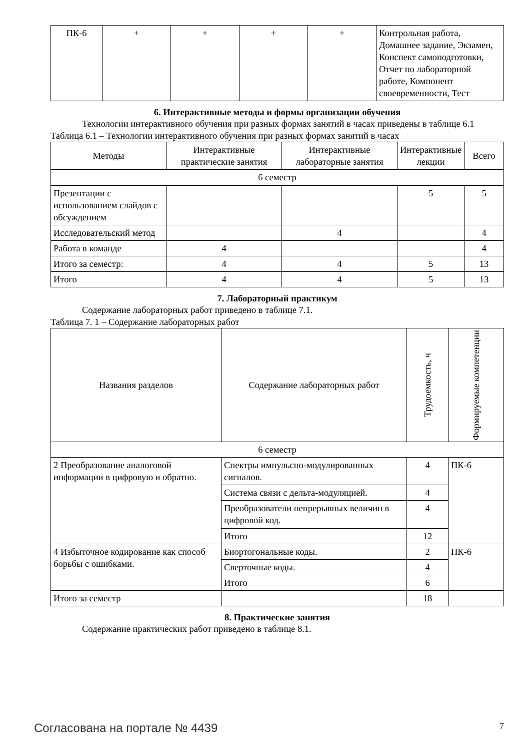| ПК-6 | + | + | + | + | Контрольная работа, Домашнее задание, Экзамен, Конспект самоподготовки, Отчет по лабораторной работе, Компонент своевременности, Тест |
6. Интерактивные методы и формы организации обучения
Технологии интерактивного обучения при разных формах занятий в часах приведены в таблице 6.1
Таблица 6.1 – Технологии интерактивного обучения при разных формах занятий в часах
| Методы | Интерактивные практические занятия | Интерактивные лабораторные занятия | Интерактивные лекции | Всего |
| --- | --- | --- | --- | --- |
| 6 семестр | | | | |
| Презентации с использованием слайдов с обсуждением | | | 5 | 5 |
| Исследовательский метод | | 4 | | 4 |
| Работа в команде | 4 | | | 4 |
| Итого за семестр: | 4 | 4 | 5 | 13 |
| Итого | 4 | 4 | 5 | 13 |
7. Лабораторный практикум
Содержание лабораторных работ приведено в таблице 7.1.
Таблица 7. 1 – Содержание лабораторных работ
| Названия разделов | Содержание лабораторных работ | Трудоемкость, ч | Формируемые компетенции |
| --- | --- | --- | --- |
| 6 семестр | | | |
| 2 Преобразование аналоговой информации в цифровую и обратно. | Спектры импульсно-модулированных сигналов. | 4 | ПК-6 |
| | Система связи с дельта-модуляцией. | 4 | |
| | Преобразователи непрерывных величин в цифровой код. | 4 | |
| | Итого | 12 | |
| 4 Избыточное кодирование как способ борьбы с ошибками. | Биортогональные коды. | 2 | ПК-6 |
| | Сверточные коды. | 4 | |
| | Итого | 6 | |
| Итого за семестр | | 18 | |
8. Практические занятия
Содержание практических работ приведено в таблице 8.1.
Согласована на портале № 4439 7